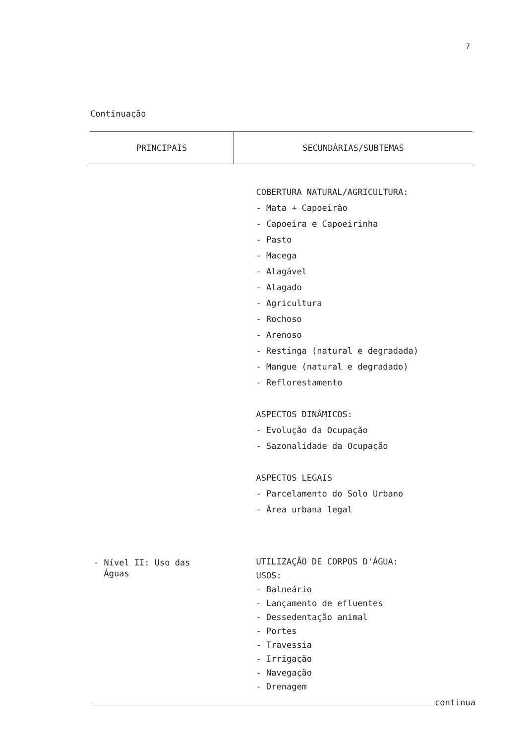7
Continuação
| PRINCIPAIS | SECUNDÁRIAS/SUBTEMAS |
| --- | --- |
| | COBERTURA NATURAL/AGRICULTURA: - Mata + Capoeirão - Capoeira e Capoeirinha - Pasto - Macega - Alagável - Alagado - Agricultura - Rochoso - Arenoso - Restinga (natural e degradada) - Mangue (natural e degradado) - Reflorestamento ASPECTOS DINÂMICOS: - Evolução da Ocupação - Sazonalidade da Ocupação ASPECTOS LEGAIS - Parcelamento do Solo Urbano - Área urbana legal |
| - Nível II: Uso das Águas | UTILIZAÇÃO DE CORPOS D'ÁGUA: USOS: - Balneário - Lançamento de efluentes - Dessedentação animal - Portes - Travessia - Irrigação - Navegação - Drenagem |
continua